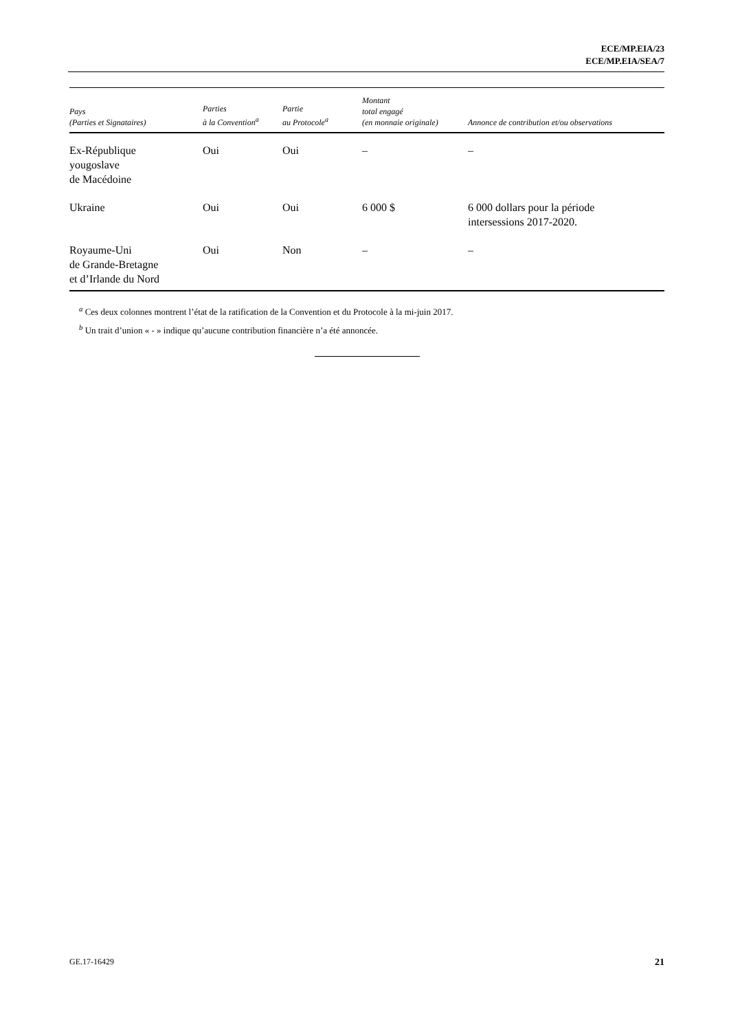ECE/MP.EIA/23
ECE/MP.EIA/SEA/7
| Pays (Parties et Signataires) | Parties à la Convention<sup>a</sup> | Partie au Protocole<sup>a</sup> | Montant total engagé (en monnaie originale) | Annonce de contribution et/ou observations |
| --- | --- | --- | --- | --- |
| Ex-République yougoslave de Macédoine | Oui | Oui | – | – |
| Ukraine | Oui | Oui | 6 000 $ | 6 000 dollars pour la période intersessions 2017-2020. |
| Royaume-Uni de Grande-Bretagne et d’Irlande du Nord | Oui | Non | – | – |
<sup>a</sup> Ces deux colonnes montrent l’état de la ratification de la Convention et du Protocole à la mi-juin 2017.
<sup>b</sup> Un trait d’union « - » indique qu’aucune contribution financière n’a été annoncée.
GE.17-16429 21